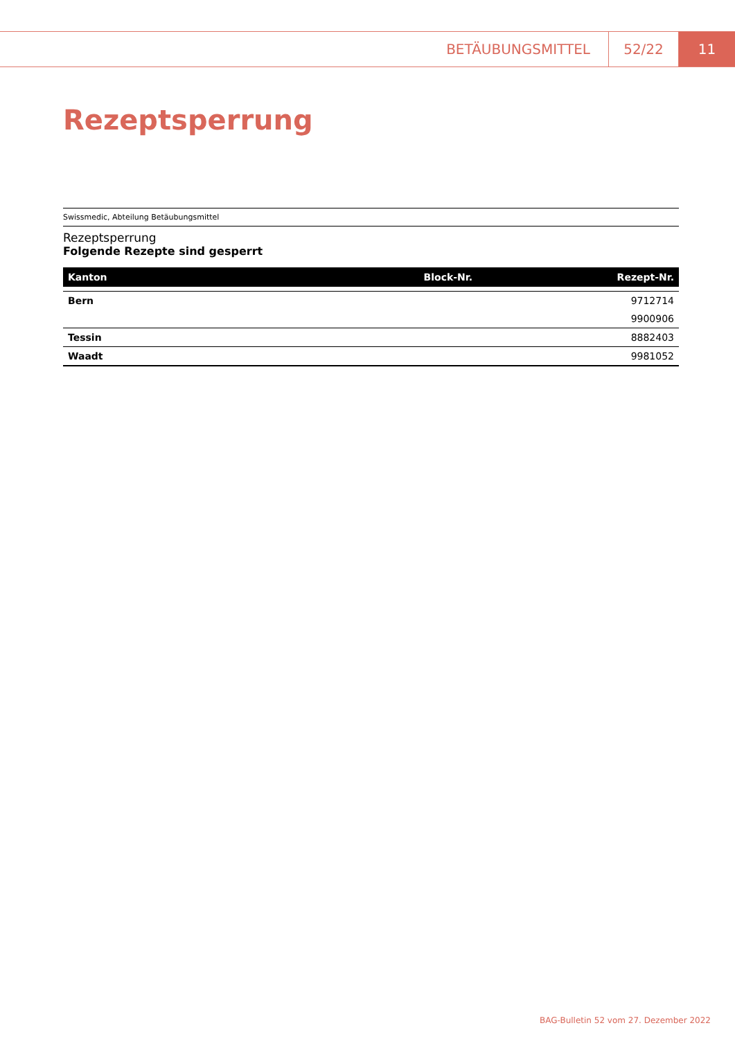BETÄUBUNGSMITTEL 52/22 11
Rezeptsperrung
Swissmedic, Abteilung Betäubungsmittel
Rezeptsperrung
Folgende Rezepte sind gesperrt
| Kanton | Block-Nr. | Rezept-Nr. |
| --- | --- | --- |
| Bern | | 9712714 |
| | | 9900906 |
| Tessin | | 8882403 |
| Waadt | | 9981052 |
BAG-Bulletin 52 vom 27. Dezember 2022